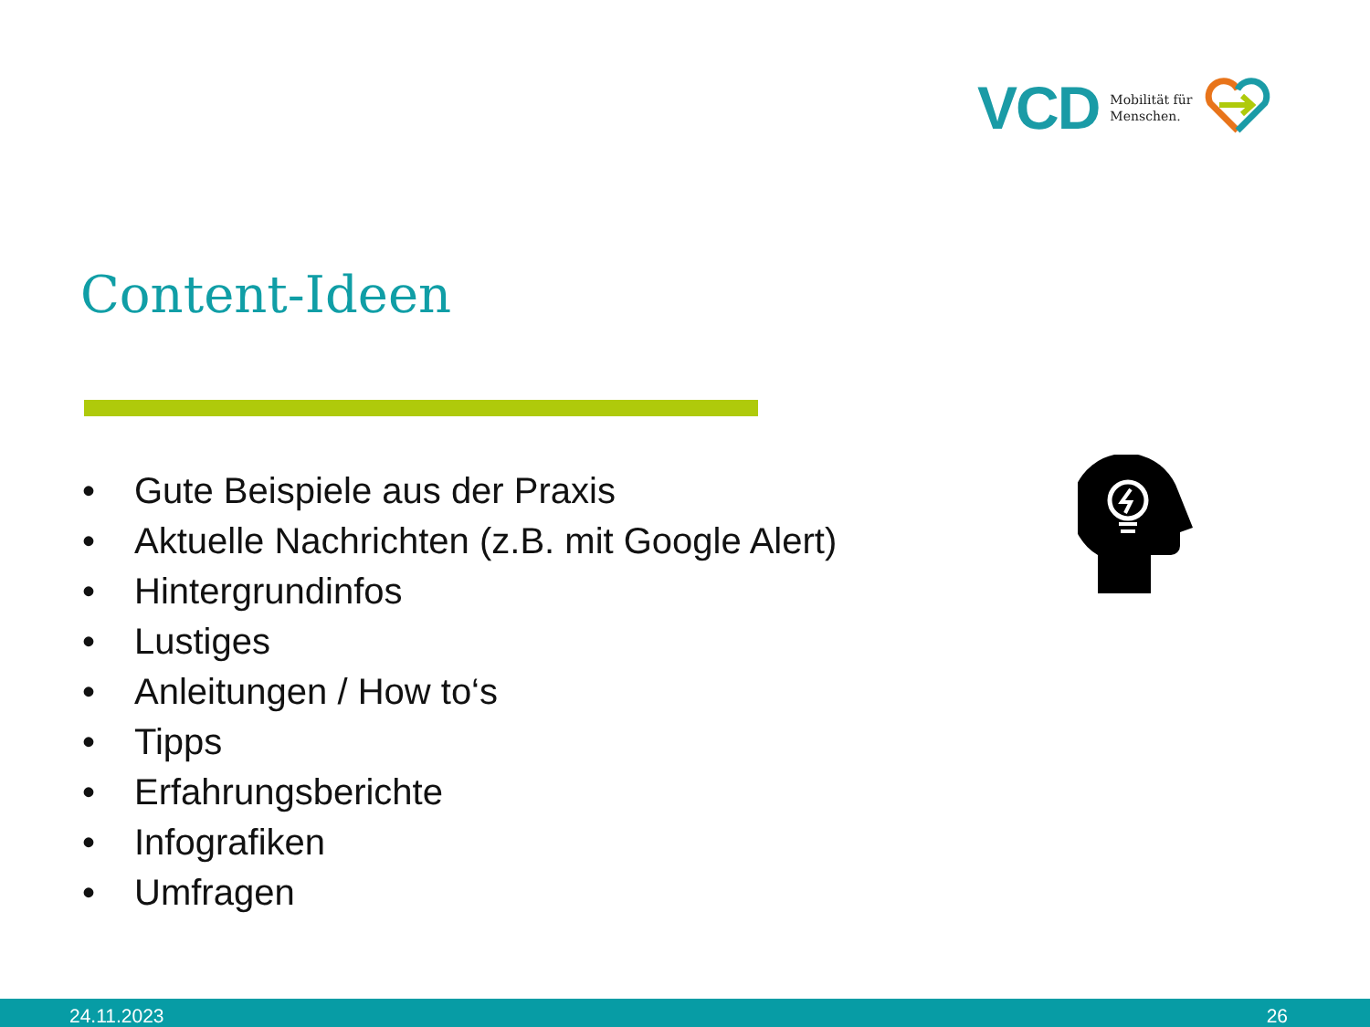VCD
Mobilität für
Menschen.
Content-Ideen
• Gute Beispiele aus der Praxis
• Aktuelle Nachrichten (z.B. mit Google Alert)
• Hintergrundinfos
• Lustiges
• Anleitungen / How to‘s
• Tipps
• Erfahrungsberichte
• Infografiken
• Umfragen
24.11.2023 26